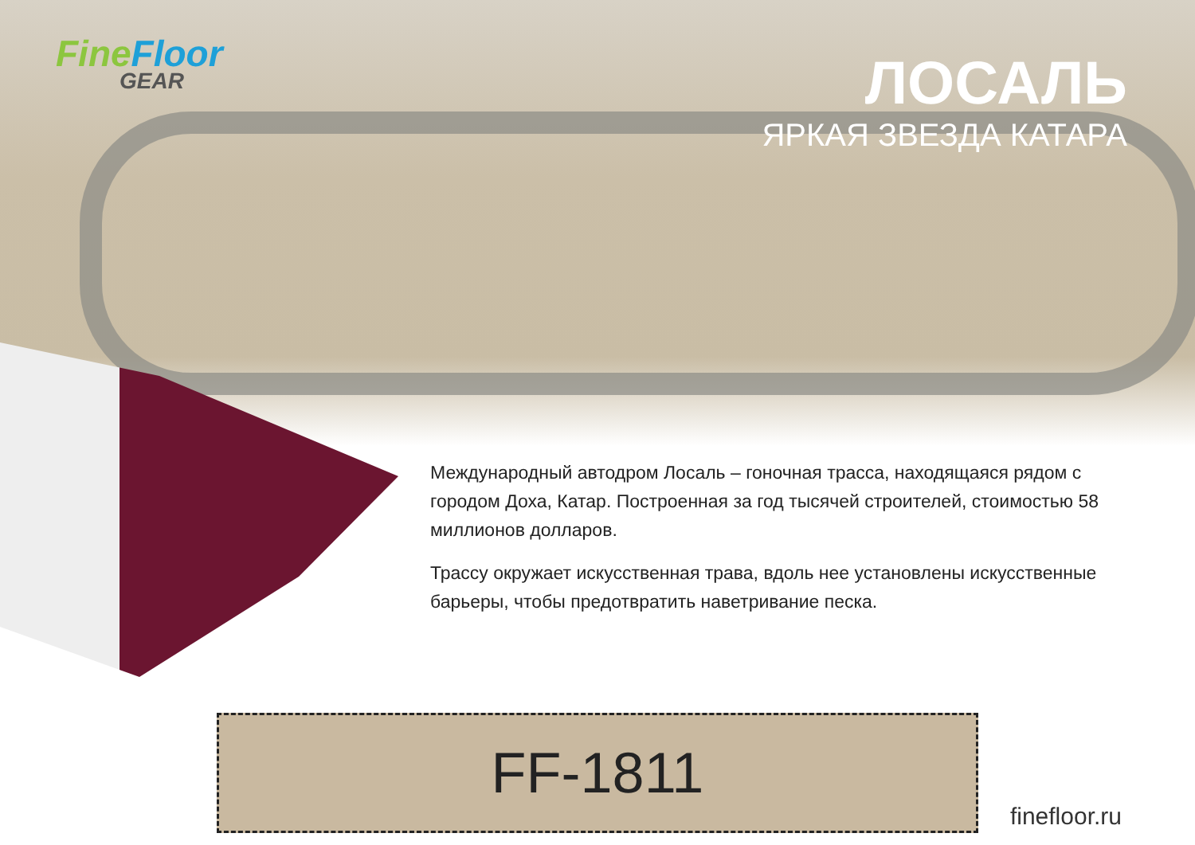FineFloor
GEAR
ЛОСАЛЬ
ЯРКАЯ ЗВЕЗДА КАТАРА
Международный автодром Лосаль – гоночная трасса, находящаяся рядом с городом Доха, Катар. Построенная за год тысячей строителей, стоимостью 58 миллионов долларов.
Трассу окружает искусственная трава, вдоль нее установлены искусственные барьеры, чтобы предотвратить наветривание песка.
FF-1811
finefloor.ru